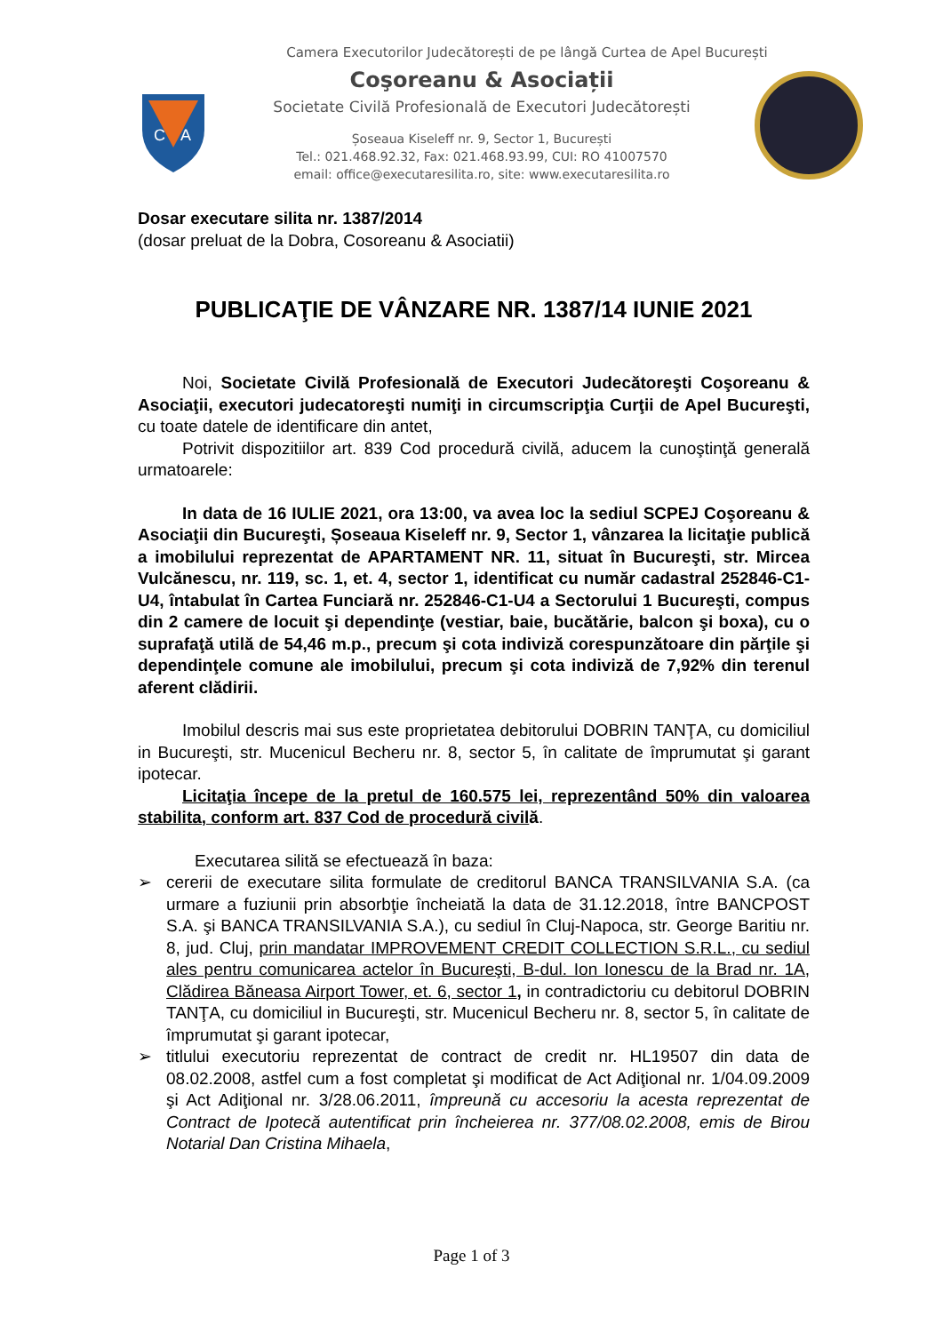Camera Executorilor Judecătorești de pe lângă Curtea de Apel București
C
A
Coşoreanu & Asociații
Societate Civilă Profesională de Executori Judecătorești
Șoseaua Kiseleff nr. 9, Sector 1, București
Tel.: 021.468.92.32, Fax: 021.468.93.99, CUI: RO 41007570
email: office@executaresilita.ro, site: www.executaresilita.ro
Dosar executare silita nr. 1387/2014
(dosar preluat de la Dobra, Cosoreanu & Asociatii)
PUBLICAŢIE DE VÂNZARE NR. 1387/14 IUNIE 2021
Noi, Societate Civilă Profesională de Executori Judecătoreşti Coşoreanu & Asociaţii, executori judecatoreşti numiţi in circumscripţia Curţii de Apel Bucureşti, cu toate datele de identificare din antet,
Potrivit dispozitiilor art. 839 Cod procedură civilă, aducem la cunoştinţă generală urmatoarele:
In data de 16 IULIE 2021, ora 13:00, va avea loc la sediul SCPEJ Coşoreanu & Asociaţii din Bucureşti, Șoseaua Kiseleff nr. 9, Sector 1, vânzarea la licitaţie publică a imobilului reprezentat de APARTAMENT NR. 11, situat în Bucureşti, str. Mircea Vulcănescu, nr. 119, sc. 1, et. 4, sector 1, identificat cu număr cadastral 252846-C1-U4, întabulat în Cartea Funciară nr. 252846-C1-U4 a Sectorului 1 Bucureşti, compus din 2 camere de locuit şi dependinţe (vestiar, baie, bucătărie, balcon şi boxa), cu o suprafaţă utilă de 54,46 m.p., precum şi cota indiviză corespunzătoare din părţile şi dependinţele comune ale imobilului, precum şi cota indiviză de 7,92% din terenul aferent clădirii.
Imobilul descris mai sus este proprietatea debitorului DOBRIN TANŢA, cu domiciliul in Bucureşti, str. Mucenicul Becheru nr. 8, sector 5, în calitate de împrumutat şi garant ipotecar.
Licitaţia începe de la pretul de 160.575 lei, reprezentând 50% din valoarea stabilita, conform art. 837 Cod de procedură civilă.
Executarea silită se efectuează în baza:
➢ cererii de executare silita formulate de creditorul BANCA TRANSILVANIA S.A. (ca urmare a fuziunii prin absorbţie încheiată la data de 31.12.2018, între BANCPOST S.A. şi BANCA TRANSILVANIA S.A.), cu sediul în Cluj-Napoca, str. George Baritiu nr. 8, jud. Cluj, prin mandatar IMPROVEMENT CREDIT COLLECTION S.R.L., cu sediul ales pentru comunicarea actelor în Bucureşti, B-dul. Ion Ionescu de la Brad nr. 1A, Clădirea Băneasa Airport Tower, et. 6, sector 1, in contradictoriu cu debitorul DOBRIN TANŢA, cu domiciliul in Bucureşti, str. Mucenicul Becheru nr. 8, sector 5, în calitate de împrumutat şi garant ipotecar,
➢ titlului executoriu reprezentat de contract de credit nr. HL19507 din data de 08.02.2008, astfel cum a fost completat şi modificat de Act Adiţional nr. 1/04.09.2009 şi Act Adiţional nr. 3/28.06.2011, împreună cu accesoriu la acesta reprezentat de Contract de Ipotecă autentificat prin încheierea nr. 377/08.02.2008, emis de Birou Notarial Dan Cristina Mihaela,
Page 1 of 3